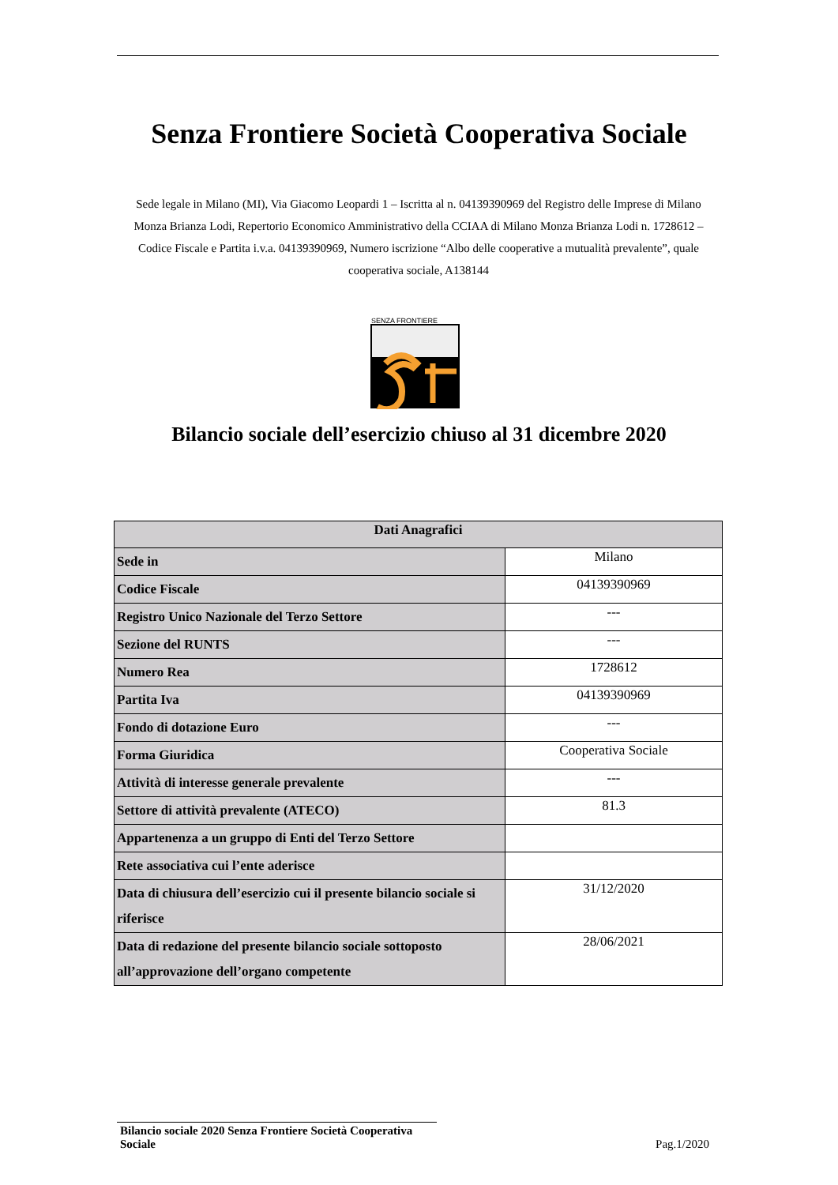Senza Frontiere Società Cooperativa Sociale
Sede legale in Milano (MI), Via Giacomo Leopardi 1 – Iscritta al n. 04139390969 del Registro delle Imprese di Milano Monza Brianza Lodi, Repertorio Economico Amministrativo della CCIAA di Milano Monza Brianza Lodi n. 1728612 – Codice Fiscale e Partita i.v.a. 04139390969, Numero iscrizione “Albo delle cooperative a mutualità prevalente”, quale cooperativa sociale, A138144
SENZA FRONTIERE
Bilancio sociale dell’esercizio chiuso al 31 dicembre 2020
| Dati Anagrafici | |
| --- | --- |
| Sede in | Milano |
| Codice Fiscale | 04139390969 |
| Registro Unico Nazionale del Terzo Settore | --- |
| Sezione del RUNTS | --- |
| Numero Rea | 1728612 |
| Partita Iva | 04139390969 |
| Fondo di dotazione Euro | --- |
| Forma Giuridica | Cooperativa Sociale |
| Attività di interesse generale prevalente | --- |
| Settore di attività prevalente (ATECO) | 81.3 |
| Appartenenza a un gruppo di Enti del Terzo Settore | |
| Rete associativa cui l’ente aderisce | |
| Data di chiusura dell’esercizio cui il presente bilancio sociale si riferisce | 31/12/2020 |
| Data di redazione del presente bilancio sociale sottoposto all’approvazione dell’organo competente | 28/06/2021 |
Bilancio sociale 2020 Senza Frontiere Società Cooperativa Sociale
Pag.1/2020